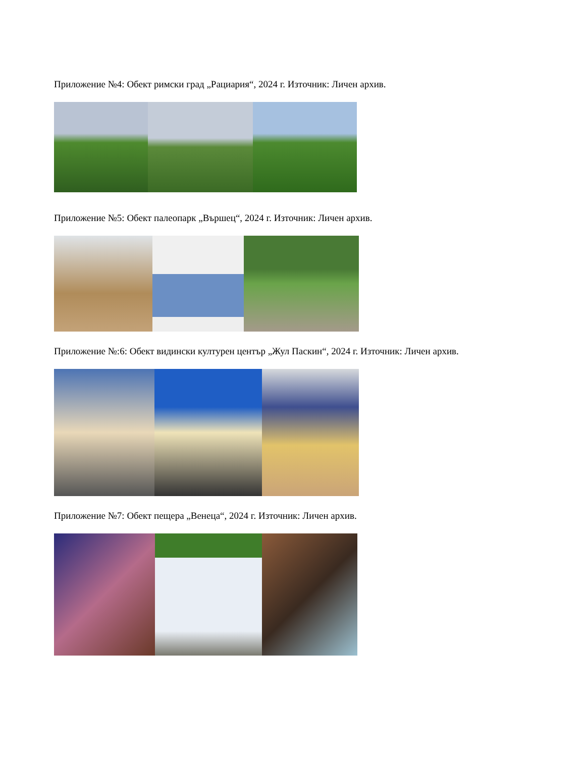Приложение №4: Обект римски град „Рациария“, 2024 г. Източник: Личен архив.
Приложение №5: Обект палеопарк „Вършец“, 2024 г. Източник: Личен архив.
Приложение №:6: Обект видински културен център „Жул Паскин“, 2024 г. Източник: Личен архив.
Приложение №7: Обект пещера „Венеца“, 2024 г. Източник: Личен архив.